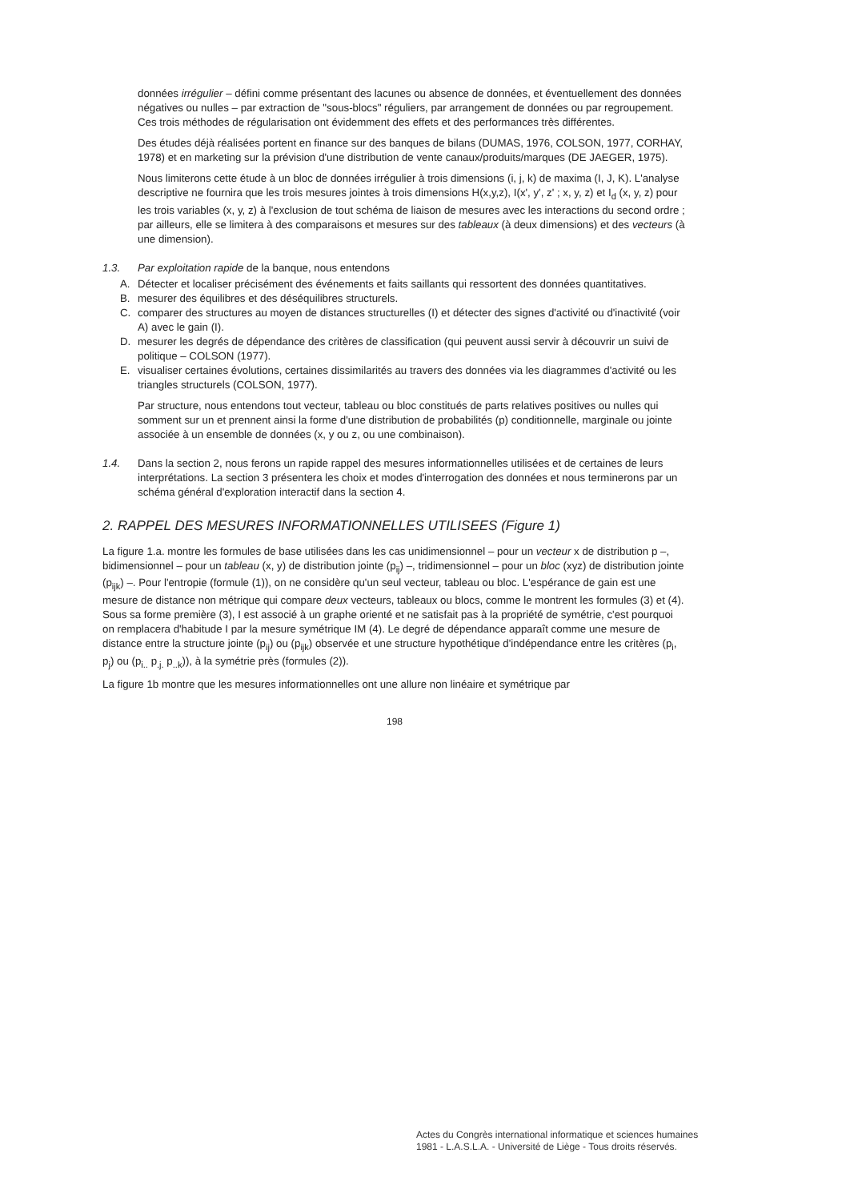données irrégulier – défini comme présentant des lacunes ou absence de données, et éventuellement des données négatives ou nulles – par extraction de "sous-blocs" réguliers, par arrangement de données ou par regroupement. Ces trois méthodes de régularisation ont évidemment des effets et des performances très différentes.
Des études déjà réalisées portent en finance sur des banques de bilans (DUMAS, 1976, COLSON, 1977, CORHAY, 1978) et en marketing sur la prévision d'une distribution de vente canaux/produits/marques (DE JAEGER, 1975).
Nous limiterons cette étude à un bloc de données irrégulier à trois dimensions (i, j, k) de maxima (I, J, K). L'analyse descriptive ne fournira que les trois mesures jointes à trois dimensions H(x,y,z), I(x', y', z' ; x, y, z) et I<sub>d</sub> (x, y, z) pour les trois variables (x, y, z) à l'exclusion de tout schéma de liaison de mesures avec les interactions du second ordre ; par ailleurs, elle se limitera à des comparaisons et mesures sur des tableaux (à deux dimensions) et des vecteurs (à une dimension).
1.3. Par exploitation rapide de la banque, nous entendons
A. Détecter et localiser précisément des événements et faits saillants qui ressortent des données quantitatives.
B. mesurer des équilibres et des déséquilibres structurels.
C. comparer des structures au moyen de distances structurelles (I) et détecter des signes d'activité ou d'inactivité (voir A) avec le gain (I).
D. mesurer les degrés de dépendance des critères de classification (qui peuvent aussi servir à découvrir un suivi de politique – COLSON (1977).
E. visualiser certaines évolutions, certaines dissimilarités au travers des données via les diagrammes d'activité ou les triangles structurels (COLSON, 1977).
Par structure, nous entendons tout vecteur, tableau ou bloc constitués de parts relatives positives ou nulles qui somment sur un et prennent ainsi la forme d'une distribution de probabilités (p) conditionnelle, marginale ou jointe associée à un ensemble de données (x, y ou z, ou une combinaison).
1.4. Dans la section 2, nous ferons un rapide rappel des mesures informationnelles utilisées et de certaines de leurs interprétations. La section 3 présentera les choix et modes d'interrogation des données et nous terminerons par un schéma général d'exploration interactif dans la section 4.
2. RAPPEL DES MESURES INFORMATIONNELLES UTILISEES (Figure 1)
La figure 1.a. montre les formules de base utilisées dans les cas unidimensionnel – pour un vecteur x de distribution p –, bidimensionnel – pour un tableau (x, y) de distribution jointe (p<sub>ij</sub>) –, tridimensionnel – pour un bloc (xyz) de distribution jointe (p<sub>ijk</sub>) –. Pour l'entropie (formule (1)), on ne considère qu'un seul vecteur, tableau ou bloc. L'espérance de gain est une mesure de distance non métrique qui compare deux vecteurs, tableaux ou blocs, comme le montrent les formules (3) et (4). Sous sa forme première (3), I est associé à un graphe orienté et ne satisfait pas à la propriété de symétrie, c'est pourquoi on remplacera d'habitude I par la mesure symétrique IM (4). Le degré de dépendance apparaît comme une mesure de distance entre la structure jointe (p<sub>ij</sub>) ou (p<sub>ijk</sub>) observée et une structure hypothétique d'indépendance entre les critères (p<sub>i</sub>, p<sub>j</sub>) ou (p<sub>i..</sub> p<sub>.j.</sub> p<sub>..k</sub>)), à la symétrie près (formules (2)).
La figure 1b montre que les mesures informationnelles ont une allure non linéaire et symétrique par
198
Actes du Congrès international informatique et sciences humaines
1981 - L.A.S.L.A. - Université de Liège - Tous droits réservés.